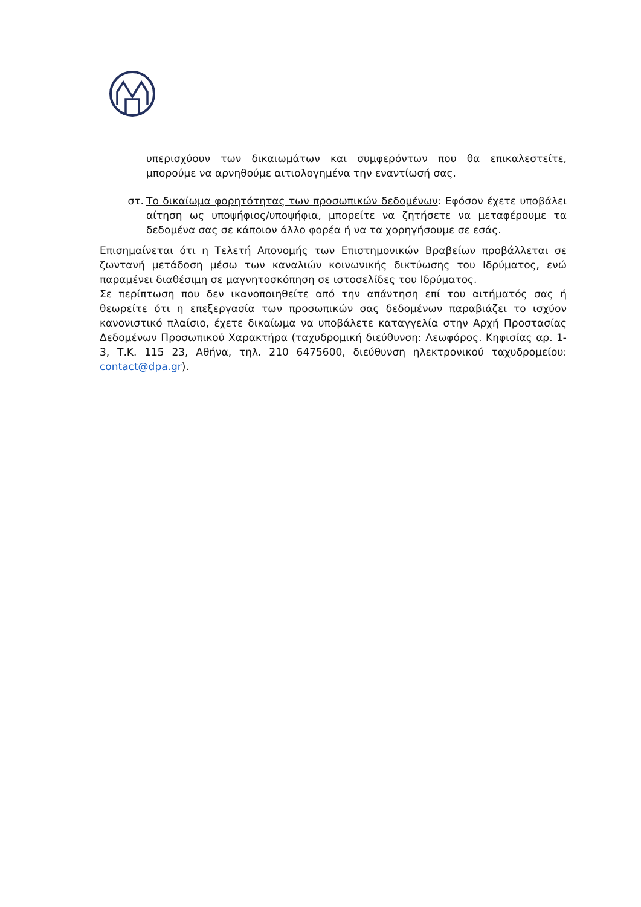υπερισχύουν των δικαιωμάτων και συμφερόντων που θα επικαλεστείτε, μπορούμε να αρνηθούμε αιτιολογημένα την εναντίωσή σας.
στ. Το δικαίωμα φορητότητας των προσωπικών δεδομένων: Εφόσον έχετε υποβάλει αίτηση ως υποψήφιος/υποψήφια, μπορείτε να ζητήσετε να μεταφέρουμε τα δεδομένα σας σε κάποιον άλλο φορέα ή να τα χορηγήσουμε σε εσάς.
Επισημαίνεται ότι η Τελετή Απονομής των Επιστημονικών Βραβείων προβάλλεται σε ζωντανή μετάδοση μέσω των καναλιών κοινωνικής δικτύωσης του Ιδρύματος, ενώ παραμένει διαθέσιμη σε μαγνητοσκόπηση σε ιστοσελίδες του Ιδρύματος.
Σε περίπτωση που δεν ικανοποιηθείτε από την απάντηση επί του αιτήματός σας ή θεωρείτε ότι η επεξεργασία των προσωπικών σας δεδομένων παραβιάζει το ισχύον κανονιστικό πλαίσιο, έχετε δικαίωμα να υποβάλετε καταγγελία στην Αρχή Προστασίας Δεδομένων Προσωπικού Χαρακτήρα (ταχυδρομική διεύθυνση: Λεωφόρος. Κηφισίας αρ. 1-3, Τ.Κ. 115 23, Αθήνα, τηλ. 210 6475600, διεύθυνση ηλεκτρονικού ταχυδρομείου: contact@dpa.gr).